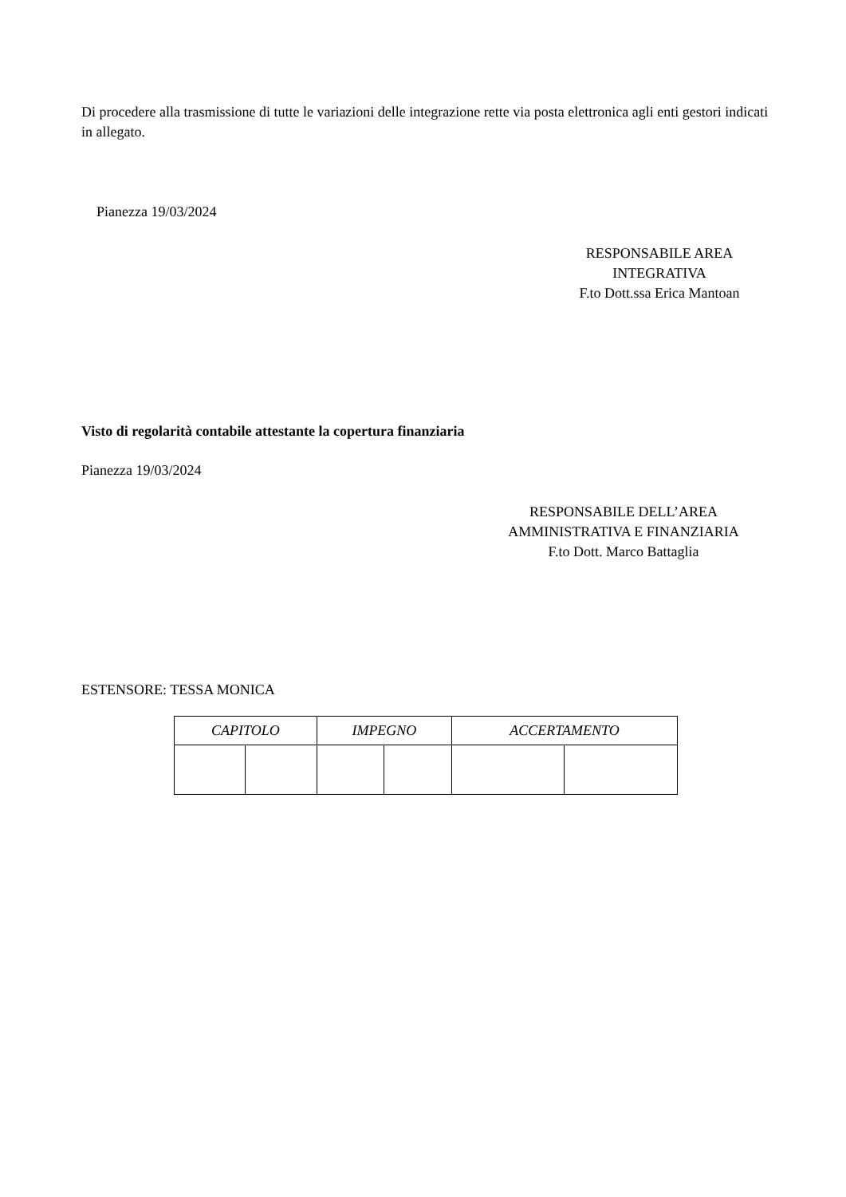Di procedere alla trasmissione di tutte le variazioni delle integrazione rette via posta elettronica agli enti gestori indicati in allegato.
Pianezza 19/03/2024
RESPONSABILE AREA
INTEGRATIVA
F.to Dott.ssa Erica Mantoan
Visto di regolarità contabile attestante la copertura finanziaria
Pianezza 19/03/2024
RESPONSABILE DELL’AREA
AMMINISTRATIVA E FINANZIARIA
F.to Dott. Marco Battaglia
ESTENSORE: TESSA MONICA
| CAPITOLO | | IMPEGNO | | ACCERTAMENTO | |